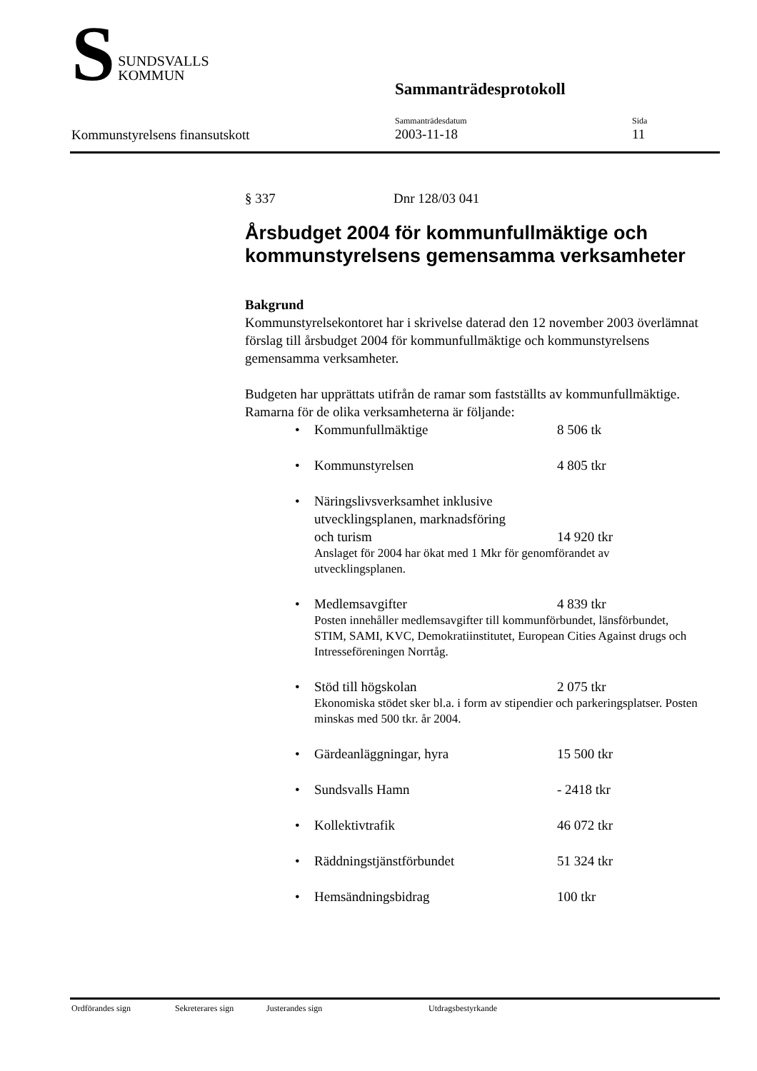S
SUNDSVALLS
KOMMUN
Sammanträdesprotokoll
Kommunstyrelsens finansutskott
Sammanträdesdatum
2003-11-18
Sida
11
§ 337 Dnr 128/03 041
Årsbudget 2004 för kommunfullmäktige och kommunstyrelsens gemensamma verksamheter
Bakgrund
Kommunstyrelsekontoret har i skrivelse daterad den 12 november 2003 överlämnat förslag till årsbudget 2004 för kommunfullmäktige och kommunstyrelsens gemensamma verksamheter.
Budgeten har upprättats utifrån de ramar som fastställts av kommunfullmäktige. Ramarna för de olika verksamheterna är följande:
Kommunfullmäktige 8 506 tk
Kommunstyrelsen 4 805 tkr
Näringslivsverksamhet inklusive
utvecklingsplanen, marknadsföring
och turism 14 920 tkr
Anslaget för 2004 har ökat med 1 Mkr för genomförandet av utvecklingsplanen.
Medlemsavgifter 4 839 tkr
Posten innehåller medlemsavgifter till kommunförbundet, länsförbundet, STIM, SAMI, KVC, Demokratiinstitutet, European Cities Against drugs och Intresseföreningen Norrtåg.
Stöd till högskolan 2 075 tkr
Ekonomiska stödet sker bl.a. i form av stipendier och parkeringsplatser. Posten minskas med 500 tkr. år 2004.
Gärdeanläggningar, hyra 15 500 tkr
Sundsvalls Hamn - 2418 tkr
Kollektivtrafik 46 072 tkr
Räddningstjänstförbundet 51 324 tkr
Hemsändningsbidrag 100 tkr
Ordförandes sign Sekreterares sign Justerandes sign Utdragsbestyrkande